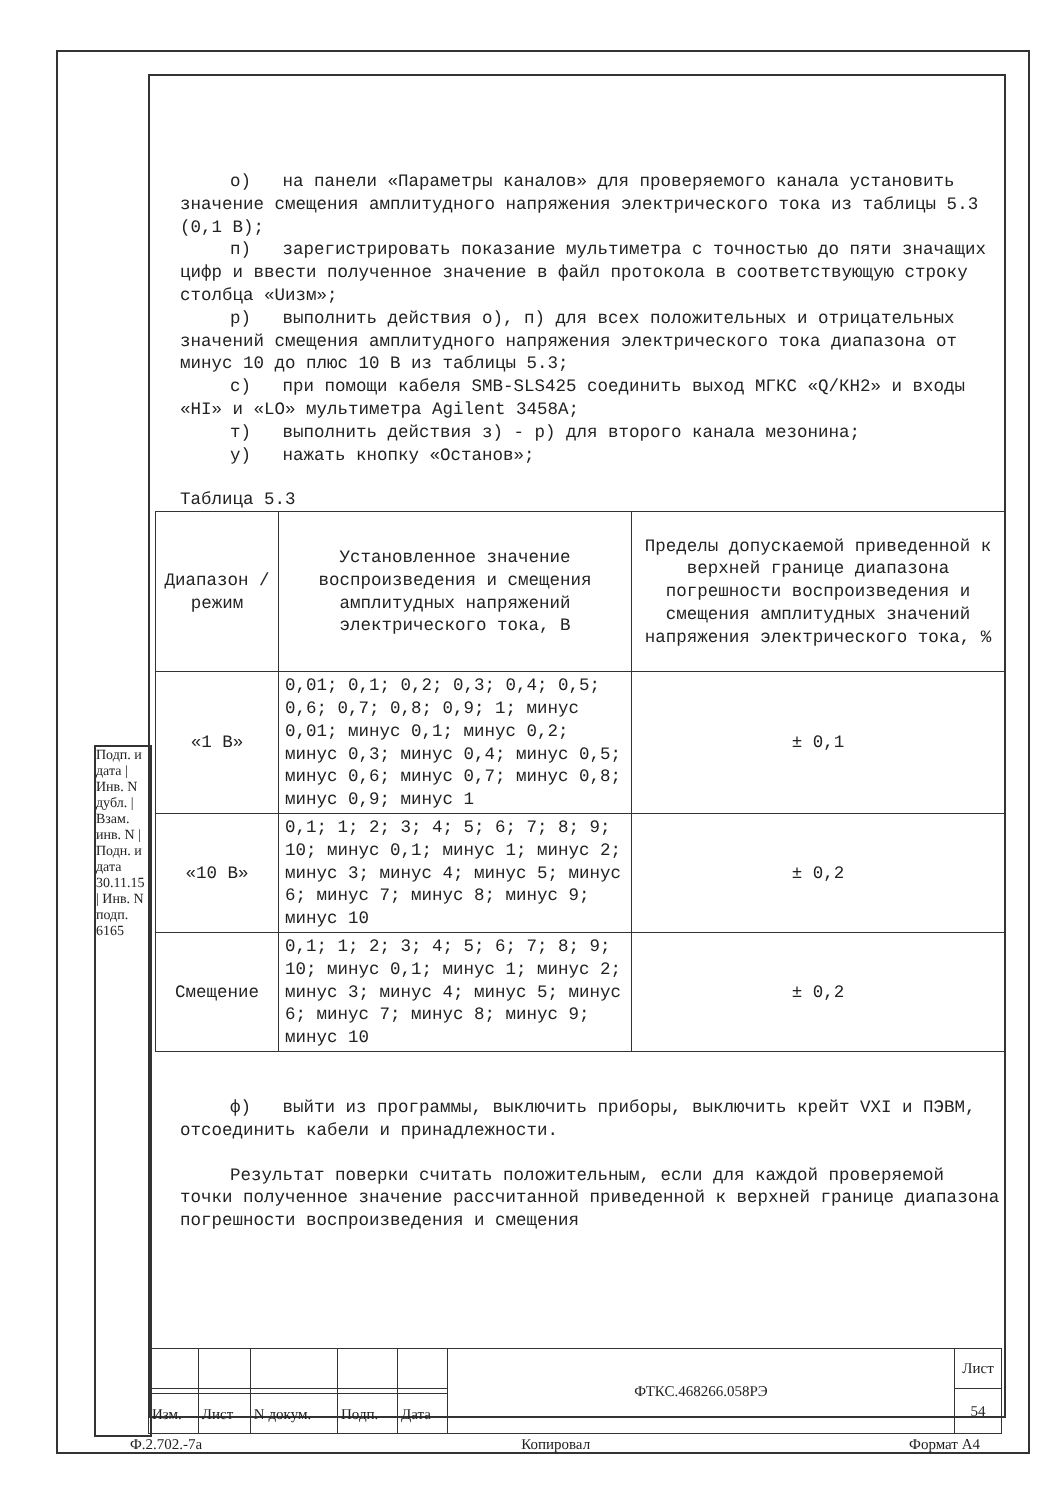о) на панели «Параметры каналов» для проверяемого канала установить значение смещения амплитудного напряжения электрического тока из таблицы 5.3 (0,1 В);
п) зарегистрировать показание мультиметра с точностью до пяти значащих цифр и ввести полученное значение в файл протокола в соответствующую строку столбца «Uизм»;
р) выполнить действия о), п) для всех положительных и отрицательных значений смещения амплитудного напряжения электрического тока диапазона от минус 10 до плюс 10 В из таблицы 5.3;
с) при помощи кабеля SMB-SLS425 соединить выход МГКС «Q/КН2» и входы «HI» и «LO» мультиметра Agilent 3458A;
т) выполнить действия з) - р) для второго канала мезонина;
у) нажать кнопку «Останов»;
Таблица 5.3
| Диапазон /режим | Установленное значение воспроизведения и смещения амплитудных напряжений электрического тока, В | Пределы допускаемой приведенной к верхней границе диапазона погрешности воспроизведения и смещения амплитудных значений напряжения электрического тока, % |
| «1 В» | 0,01; 0,1; 0,2; 0,3; 0,4; 0,5; 0,6; 0,7; 0,8; 0,9; 1; минус 0,01; минус 0,1; минус 0,2; минус 0,3; минус 0,4; минус 0,5; минус 0,6; минус 0,7; минус 0,8; минус 0,9; минус 1 | ± 0,1 |
| «10 В» | 0,1; 1; 2; 3; 4; 5; 6; 7; 8; 9; 10; минус 0,1; минус 1; минус 2; минус 3; минус 4; минус 5; минус 6; минус 7; минус 8; минус 9; минус 10 | ± 0,2 |
| Смещение | 0,1; 1; 2; 3; 4; 5; 6; 7; 8; 9; 10; минус 0,1; минус 1; минус 2; минус 3; минус 4; минус 5; минус 6; минус 7; минус 8; минус 9; минус 10 | ± 0,2 |
ф) выйти из программы, выключить приборы, выключить крейт VXI и ПЭВМ, отсоединить кабели и принадлежности.
Результат поверки считать положительным, если для каждой проверяемой точки полученное значение рассчитанной приведенной к верхней границе диапазона погрешности воспроизведения и смещения
Подп. и дата | Инв. N дубл. | Взам. инв. N | Подн. и дата 30.11.15 | Инв. N подп. 6165
| | | | | | ФТКС.468266.058РЭ | Лист |
| | | | | | | 54 |
| Изм. | Лист | N докум. | Подп. | Дата | | |
Ф.2.702.-7а Копировал Формат А4